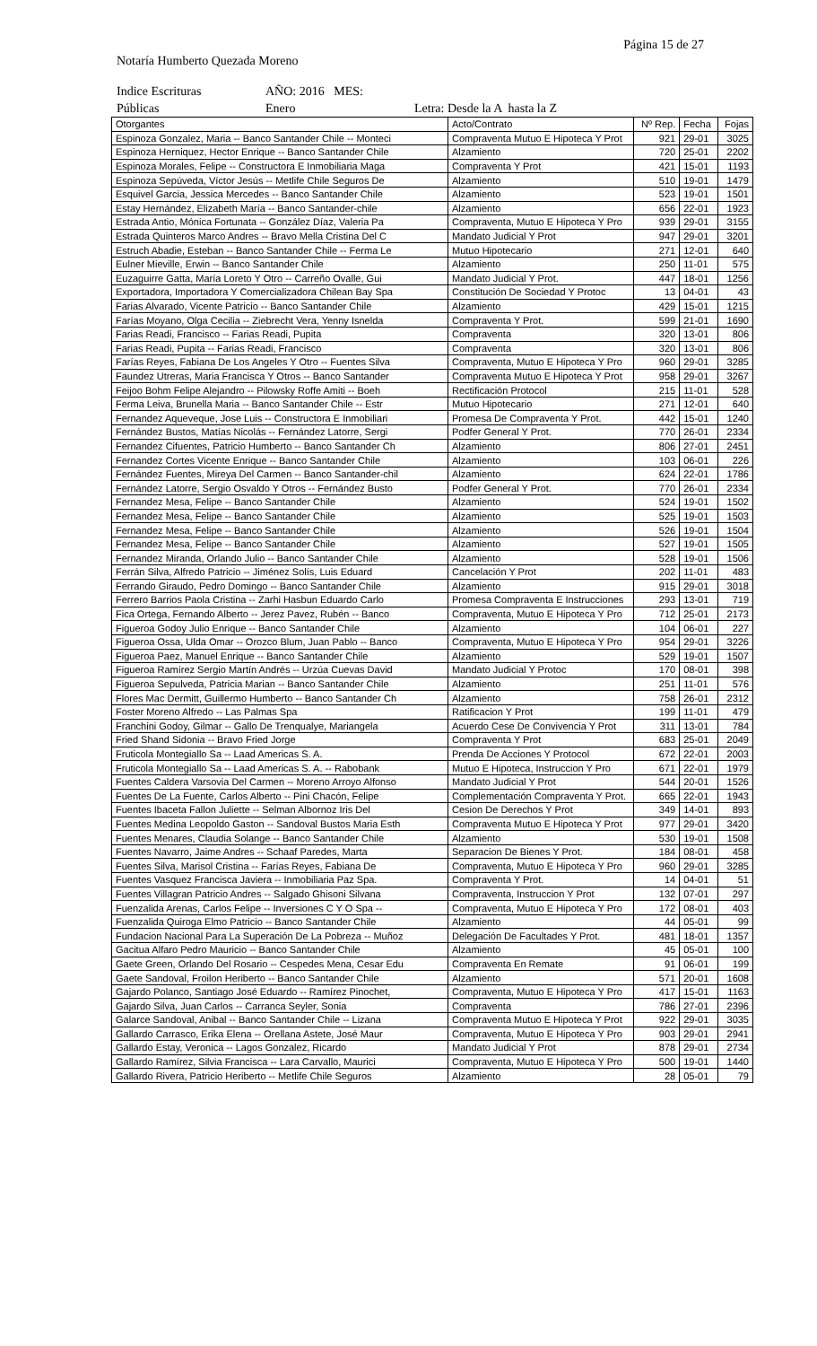Página 15 de 27
Notaría Humberto Quezada Moreno
Indice Escrituras
Públicas
AÑO: 2016 MES:
Enero
Letra: Desde la A hasta la Z
| Otorgantes | Acto/Contrato | Nº Rep. | Fecha | Fojas |
| --- | --- | --- | --- | --- |
| Espinoza Gonzalez, Maria -- Banco Santander Chile -- Monteci | Compraventa Mutuo E Hipoteca Y Prot | 921 | 29-01 | 3025 |
| Espinoza Herniquez, Hector Enrique -- Banco Santander Chile | Alzamiento | 720 | 25-01 | 2202 |
| Espinoza Morales, Felipe -- Constructora E Inmobiliaria Maga | Compraventa Y Prot | 421 | 15-01 | 1193 |
| Espinoza Sepúveda, Víctor Jesús -- Metlife Chile Seguros De | Alzamiento | 510 | 19-01 | 1479 |
| Esquivel Garcia, Jessica Mercedes -- Banco Santander Chile | Alzamiento | 523 | 19-01 | 1501 |
| Estay Hernández, Elizabeth María -- Banco Santander-chile | Alzamiento | 656 | 22-01 | 1923 |
| Estrada Antio, Mónica Fortunata -- González Díaz, Valeria Pa | Compraventa, Mutuo E Hipoteca Y Pro | 939 | 29-01 | 3155 |
| Estrada Quinteros Marco Andres -- Bravo Mella Cristina Del C | Mandato Judicial Y Prot | 947 | 29-01 | 3201 |
| Estruch Abadie, Esteban -- Banco Santander Chile -- Ferma Le | Mutuo Hipotecario | 271 | 12-01 | 640 |
| Eulner Mieville, Erwin -- Banco Santander Chile | Alzamiento | 250 | 11-01 | 575 |
| Euzaguirre Gatta, María Loreto Y Otro -- Carreño Ovalle, Gui | Mandato Judicial Y Prot. | 447 | 18-01 | 1256 |
| Exportadora, Importadora Y Comercializadora Chilean Bay Spa | Constitución De Sociedad Y Protoc | 13 | 04-01 | 43 |
| Farias Alvarado, Vicente Patricio -- Banco Santander Chile | Alzamiento | 429 | 15-01 | 1215 |
| Farías Moyano, Olga Cecilia -- Ziebrecht Vera, Yenny Isnelda | Compraventa Y Prot. | 599 | 21-01 | 1690 |
| Farias Readi, Francisco -- Farias Readi, Pupita | Compraventa | 320 | 13-01 | 806 |
| Farias Readi, Pupita -- Farias Readi, Francisco | Compraventa | 320 | 13-01 | 806 |
| Farías Reyes, Fabiana De Los Angeles Y Otro -- Fuentes Silva | Compraventa, Mutuo E Hipoteca Y Pro | 960 | 29-01 | 3285 |
| Faundez Utreras, Maria Francisca Y Otros -- Banco Santander | Compraventa Mutuo E Hipoteca Y Prot | 958 | 29-01 | 3267 |
| Feijoo Bohm Felipe Alejandro -- Pilowsky Roffe Amiti -- Boeh | Rectificación Protocol | 215 | 11-01 | 528 |
| Ferma Leiva, Brunella Maria -- Banco Santander Chile -- Estr | Mutuo Hipotecario | 271 | 12-01 | 640 |
| Fernandez Aqueveque, Jose Luis -- Constructora E Inmobiliari | Promesa De Compraventa Y Prot. | 442 | 15-01 | 1240 |
| Fernández Bustos, Matías Nicolás -- Fernández Latorre, Sergi | Podfer General Y Prot. | 770 | 26-01 | 2334 |
| Fernandez Cifuentes, Patricio Humberto -- Banco Santander Ch | Alzamiento | 806 | 27-01 | 2451 |
| Fernandez Cortes Vicente Enrique -- Banco Santander Chile | Alzamiento | 103 | 06-01 | 226 |
| Fernández Fuentes, Mireya Del Carmen -- Banco Santander-chil | Alzamiento | 624 | 22-01 | 1786 |
| Fernández Latorre, Sergio Osvaldo Y Otros -- Fernández Busto | Podfer General Y Prot. | 770 | 26-01 | 2334 |
| Fernandez Mesa, Felipe -- Banco Santander Chile | Alzamiento | 524 | 19-01 | 1502 |
| Fernandez Mesa, Felipe -- Banco Santander Chile | Alzamiento | 525 | 19-01 | 1503 |
| Fernandez Mesa, Felipe -- Banco Santander Chile | Alzamiento | 526 | 19-01 | 1504 |
| Fernandez Mesa, Felipe -- Banco Santander Chile | Alzamiento | 527 | 19-01 | 1505 |
| Fernandez Miranda, Orlando Julio -- Banco Santander Chile | Alzamiento | 528 | 19-01 | 1506 |
| Ferrán Silva, Alfredo Patricio -- Jiménez Solís, Luis Eduard | Cancelación Y Prot | 202 | 11-01 | 483 |
| Ferrando Giraudo, Pedro Domingo -- Banco Santander Chile | Alzamiento | 915 | 29-01 | 3018 |
| Ferrero Barrios Paola Cristina -- Zarhi Hasbun Eduardo Carlo | Promesa Compraventa E Instrucciones | 293 | 13-01 | 719 |
| Fica Ortega, Fernando Alberto -- Jerez Pavez, Rubén -- Banco | Compraventa, Mutuo E Hipoteca Y Pro | 712 | 25-01 | 2173 |
| Figueroa Godoy Julio Enrique -- Banco Santander Chile | Alzamiento | 104 | 06-01 | 227 |
| Figueroa Ossa, Ulda Omar -- Orozco Blum, Juan Pablo -- Banco | Compraventa, Mutuo E Hipoteca Y Pro | 954 | 29-01 | 3226 |
| Figueroa Paez, Manuel Enrique -- Banco Santander Chile | Alzamiento | 529 | 19-01 | 1507 |
| Figueroa Ramírez Sergio Martín Andrés -- Urzúa Cuevas David | Mandato Judicial Y Protoc | 170 | 08-01 | 398 |
| Figueroa Sepulveda, Patricia Marian -- Banco Santander Chile | Alzamiento | 251 | 11-01 | 576 |
| Flores Mac Dermitt, Guillermo Humberto -- Banco Santander Ch | Alzamiento | 758 | 26-01 | 2312 |
| Foster Moreno Alfredo -- Las Palmas Spa | Ratificacion Y Prot | 199 | 11-01 | 479 |
| Franchini Godoy, Gilmar -- Gallo De Trenqualye, Mariangela | Acuerdo Cese De Convivencia Y Prot | 311 | 13-01 | 784 |
| Fried Shand Sidonia -- Bravo Fried Jorge | Compraventa Y Prot | 683 | 25-01 | 2049 |
| Fruticola Montegiallo Sa -- Laad Americas S. A. | Prenda De Acciones Y Protocol | 672 | 22-01 | 2003 |
| Fruticola Montegiallo Sa -- Laad Americas S. A. -- Rabobank | Mutuo E Hipoteca, Instruccion Y Pro | 671 | 22-01 | 1979 |
| Fuentes Caldera Varsovia Del Carmen -- Moreno Arroyo Alfonso | Mandato Judicial Y Prot | 544 | 20-01 | 1526 |
| Fuentes De La Fuente, Carlos Alberto -- Pini Chacón, Felipe | Complementación Compraventa Y Prot. | 665 | 22-01 | 1943 |
| Fuentes Ibaceta Fallon Juliette -- Selman Albornoz Iris Del | Cesion De Derechos Y Prot | 349 | 14-01 | 893 |
| Fuentes Medina Leopoldo Gaston -- Sandoval Bustos Maria Esth | Compraventa Mutuo E Hipoteca Y Prot | 977 | 29-01 | 3420 |
| Fuentes Menares, Claudia Solange -- Banco Santander Chile | Alzamiento | 530 | 19-01 | 1508 |
| Fuentes Navarro, Jaime Andres -- Schaaf Paredes, Marta | Separacion De Bienes Y Prot. | 184 | 08-01 | 458 |
| Fuentes Silva, Marisol Cristina -- Farías Reyes, Fabiana De | Compraventa, Mutuo E Hipoteca Y Pro | 960 | 29-01 | 3285 |
| Fuentes Vasquez Francisca Javiera -- Inmobiliaria Paz Spa. | Compraventa Y Prot. | 14 | 04-01 | 51 |
| Fuentes Villagran Patricio Andres -- Salgado Ghisoni Silvana | Compraventa, Instruccion Y Prot | 132 | 07-01 | 297 |
| Fuenzalida Arenas, Carlos Felipe -- Inversiones C Y O Spa -- | Compraventa, Mutuo E Hipoteca Y Pro | 172 | 08-01 | 403 |
| Fuenzalida Quiroga Elmo Patricio -- Banco Santander Chile | Alzamiento | 44 | 05-01 | 99 |
| Fundacion Nacional Para La Superación De La Pobreza -- Muñoz | Delegación De Facultades Y Prot. | 481 | 18-01 | 1357 |
| Gacitua Alfaro Pedro Mauricio -- Banco Santander Chile | Alzamiento | 45 | 05-01 | 100 |
| Gaete Green, Orlando Del Rosario -- Cespedes Mena, Cesar Edu | Compraventa En Remate | 91 | 06-01 | 199 |
| Gaete Sandoval, Froilon Heriberto -- Banco Santander Chile | Alzamiento | 571 | 20-01 | 1608 |
| Gajardo Polanco, Santiago José Eduardo -- Ramírez Pinochet, | Compraventa, Mutuo E Hipoteca Y Pro | 417 | 15-01 | 1163 |
| Gajardo Silva, Juan Carlos -- Carranca Seyler, Sonia | Compraventa | 786 | 27-01 | 2396 |
| Galarce Sandoval, Anibal -- Banco Santander Chile -- Lizana | Compraventa Mutuo E Hipoteca Y Prot | 922 | 29-01 | 3035 |
| Gallardo Carrasco, Erika Elena -- Orellana Astete, José Maur | Compraventa, Mutuo E Hipoteca Y Pro | 903 | 29-01 | 2941 |
| Gallardo Estay, Veronica -- Lagos Gonzalez, Ricardo | Mandato Judicial Y Prot | 878 | 29-01 | 2734 |
| Gallardo Ramírez, Silvia Francisca -- Lara Carvallo, Maurici | Compraventa, Mutuo E Hipoteca Y Pro | 500 | 19-01 | 1440 |
| Gallardo Rivera, Patricio Heriberto -- Metlife Chile Seguros | Alzamiento | 28 | 05-01 | 79 |